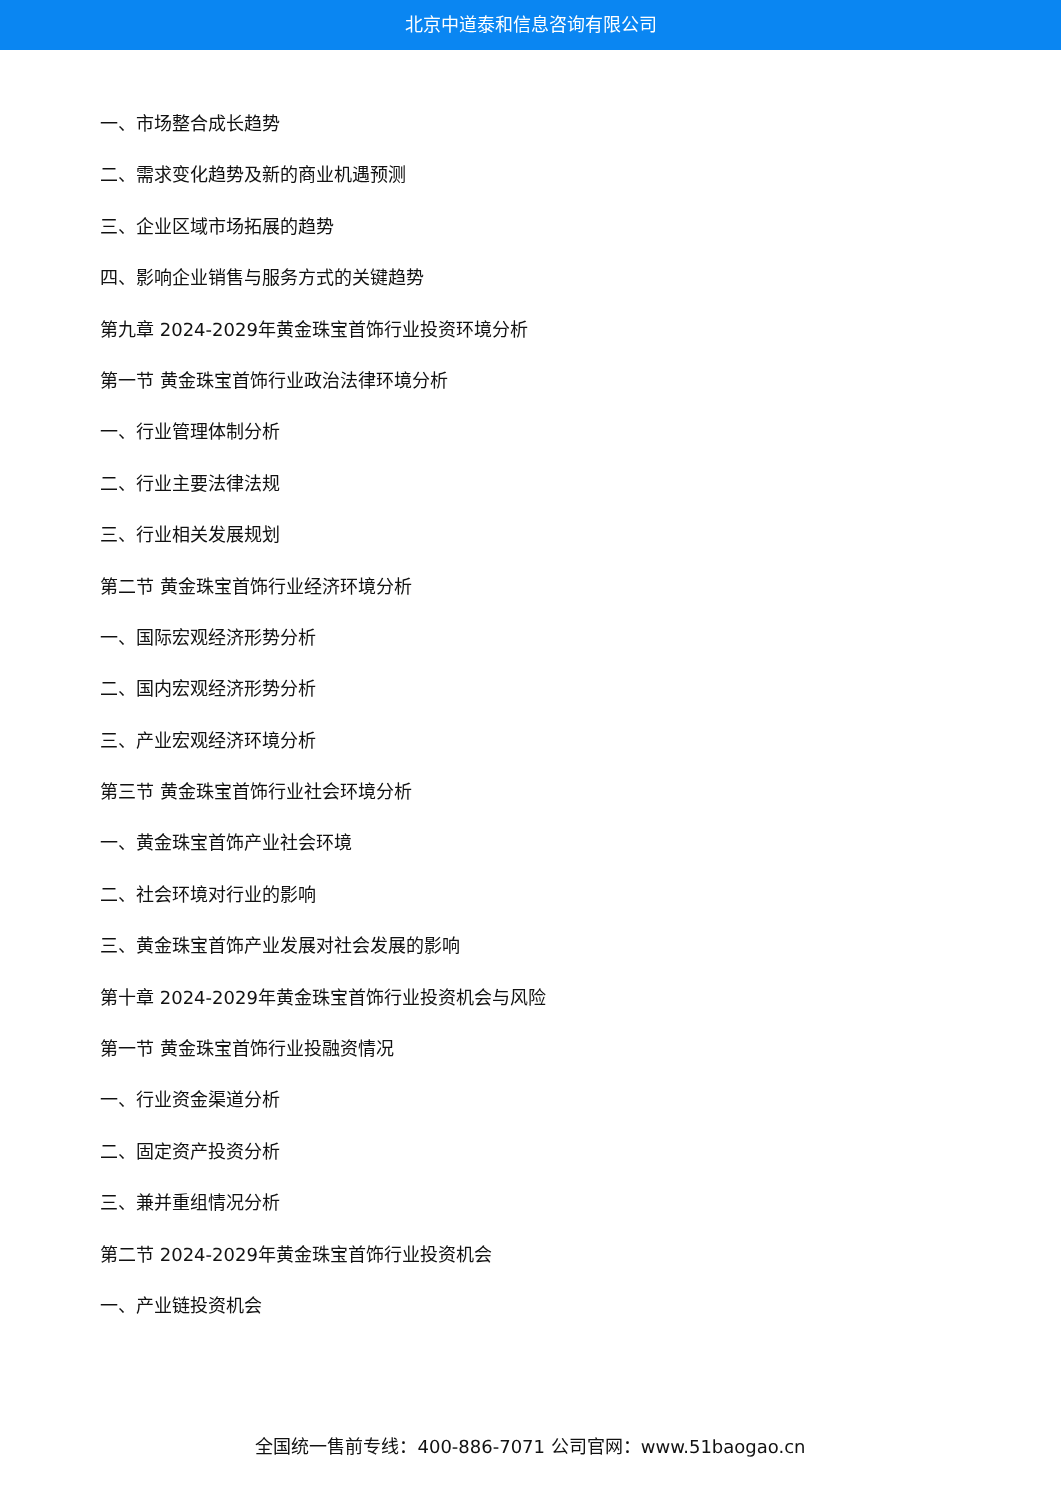北京中道泰和信息咨询有限公司
一、市场整合成长趋势
二、需求变化趋势及新的商业机遇预测
三、企业区域市场拓展的趋势
四、影响企业销售与服务方式的关键趋势
第九章 2024-2029年黄金珠宝首饰行业投资环境分析
第一节 黄金珠宝首饰行业政治法律环境分析
一、行业管理体制分析
二、行业主要法律法规
三、行业相关发展规划
第二节 黄金珠宝首饰行业经济环境分析
一、国际宏观经济形势分析
二、国内宏观经济形势分析
三、产业宏观经济环境分析
第三节 黄金珠宝首饰行业社会环境分析
一、黄金珠宝首饰产业社会环境
二、社会环境对行业的影响
三、黄金珠宝首饰产业发展对社会发展的影响
第十章 2024-2029年黄金珠宝首饰行业投资机会与风险
第一节 黄金珠宝首饰行业投融资情况
一、行业资金渠道分析
二、固定资产投资分析
三、兼并重组情况分析
第二节 2024-2029年黄金珠宝首饰行业投资机会
一、产业链投资机会
全国统一售前专线：400-886-7071 公司官网：www.51baogao.cn